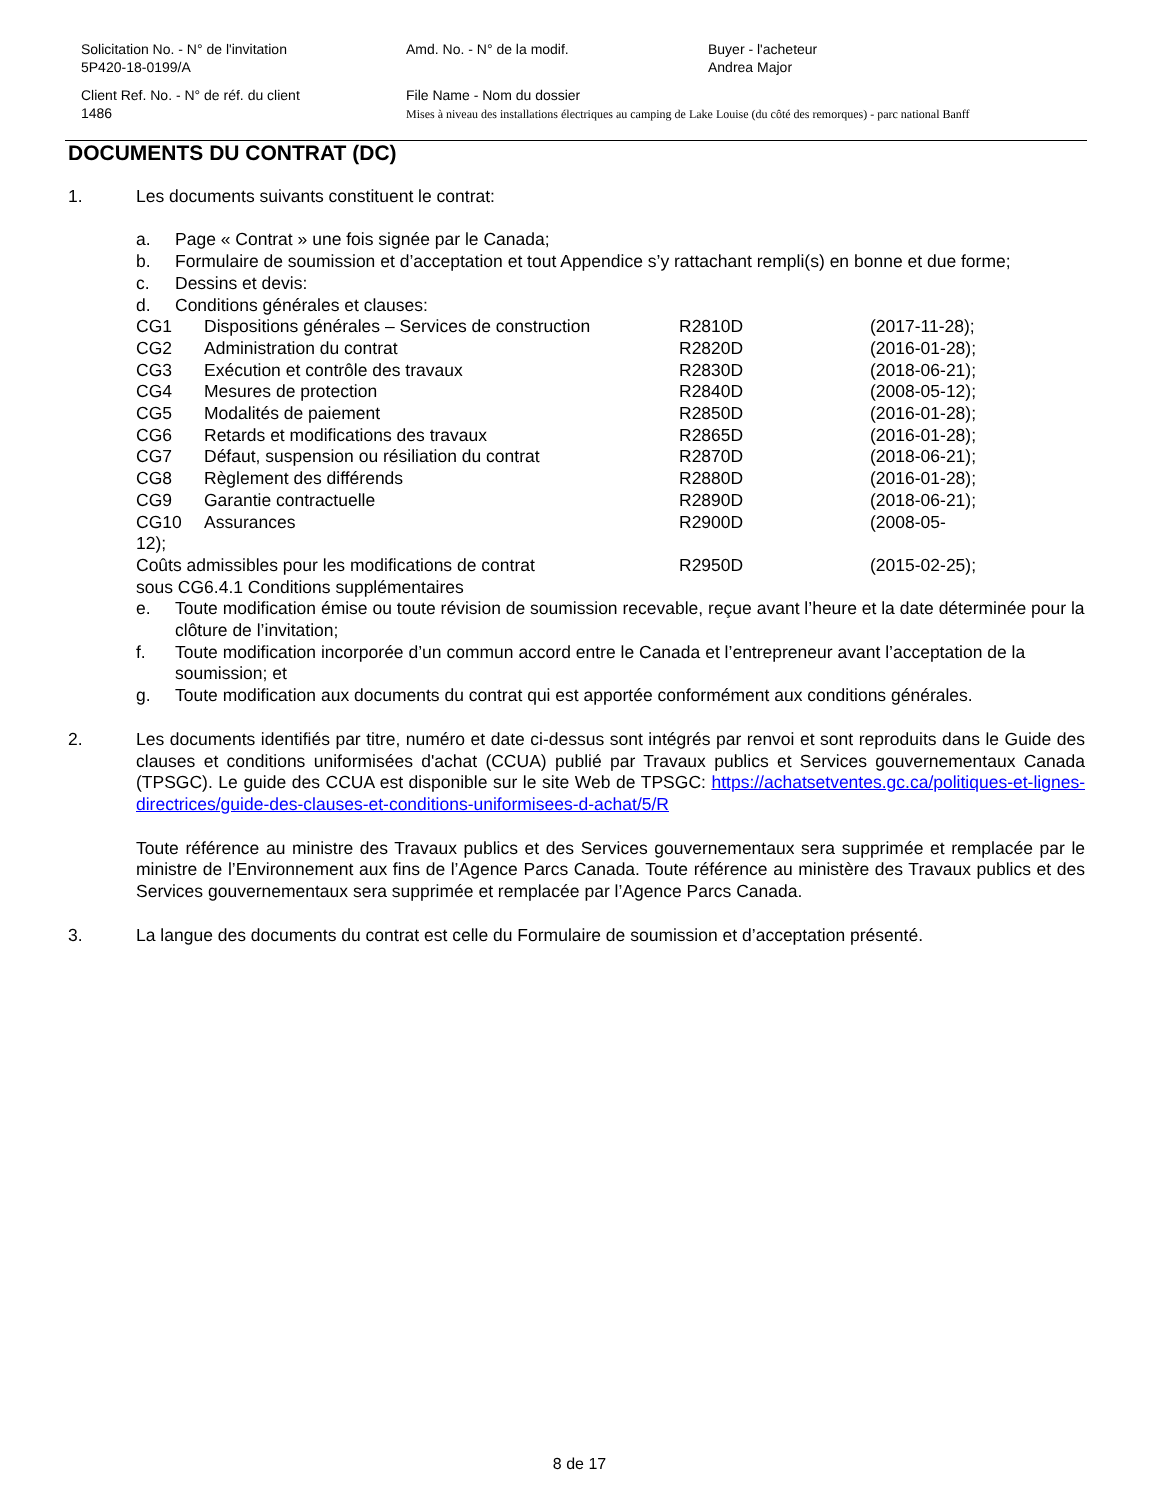Solicitation No. - N° de l'invitation
5P420-18-0199/A
Amd. No. - N° de la modif. Buyer - l'acheteur
Andrea Major
Client Ref. No. - N° de réf. du client
1486
File Name - Nom du dossier
Mises à niveau des installations électriques au camping de Lake Louise (du côté des remorques) - parc national Banff
DOCUMENTS DU CONTRAT (DC)
1. Les documents suivants constituent le contrat:
a. Page « Contrat » une fois signée par le Canada;
b. Formulaire de soumission et d’acceptation et tout Appendice s’y rattachant rempli(s) en bonne et due forme;
c. Dessins et devis:
d. Conditions générales et clauses:
CG1 Dispositions générales – Services de construction
R2810D (2017-11-28);
CG2 Administration du contrat R2820D (2016-01-28);
CG3 Exécution et contrôle des travaux R2830D (2018-06-21);
CG4 Mesures de protection R2840D (2008-05-12);
CG5 Modalités de paiement R2850D (2016-01-28);
CG6 Retards et modifications des travaux R2865D (2016-01-28);
CG7 Défaut, suspension ou résiliation du contrat R2870D (2018-06-21);
CG8 Règlement des différends R2880D (2016-01-28);
CG9 Garantie contractuelle R2890D (2018-06-21);
CG10 Assurances R2900D (2008-05-
12);
Coûts admissibles pour les modifications de contrat R2950D (2015-02-25);
sous CG6.4.1 Conditions supplémentaires
e. Toute modification émise ou toute révision de soumission recevable, reçue avant l’heure et la date déterminée pour la clôture de l’invitation;
f. Toute modification incorporée d’un commun accord entre le Canada et l’entrepreneur avant l’acceptation de la soumission; et
g. Toute modification aux documents du contrat qui est apportée conformément aux conditions générales.
2. Les documents identifiés par titre, numéro et date ci-dessus sont intégrés par renvoi et sont reproduits dans le Guide des clauses et conditions uniformisées d'achat (CCUA) publié par Travaux publics et Services gouvernementaux Canada (TPSGC). Le guide des CCUA est disponible sur le site Web de TPSGC: https://achatsetventes.gc.ca/politiques-et-lignes-directrices/guide-des-clauses-et-conditions-uniformisees-d-achat/5/R
Toute référence au ministre des Travaux publics et des Services gouvernementaux sera supprimée et remplacée par le ministre de l’Environnement aux fins de l’Agence Parcs Canada. Toute référence au ministère des Travaux publics et des Services gouvernementaux sera supprimée et remplacée par l’Agence Parcs Canada.
3. La langue des documents du contrat est celle du Formulaire de soumission et d’acceptation présenté.
8 de 17